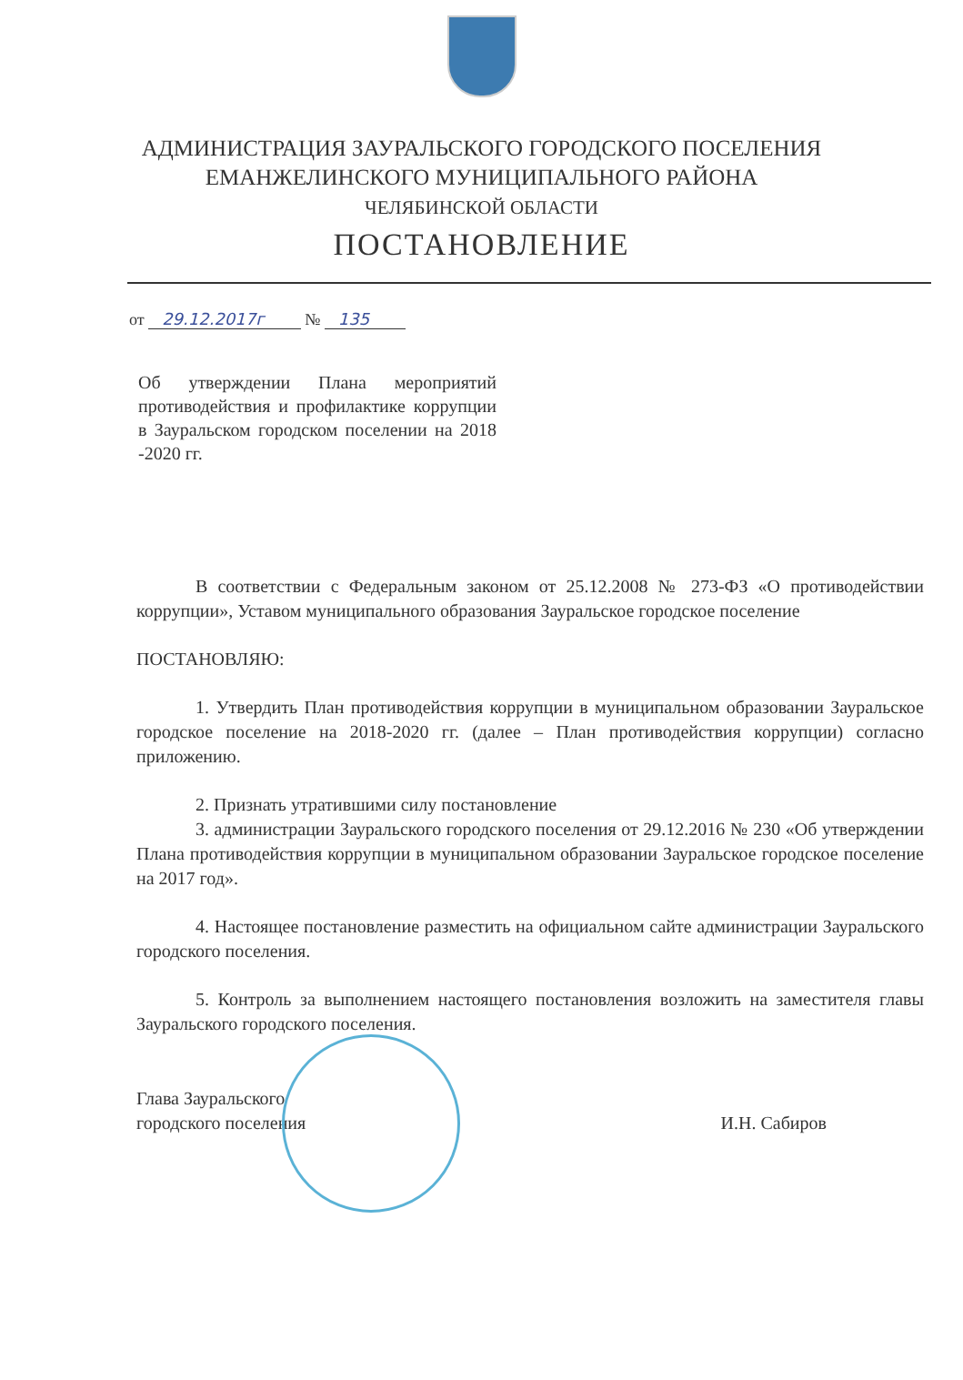АДМИНИСТРАЦИЯ ЗАУРАЛЬСКОГО ГОРОДСКОГО ПОСЕЛЕНИЯ
ЕМАНЖЕЛИНСКОГО МУНИЦИПАЛЬНОГО РАЙОНА
ЧЕЛЯБИНСКОЙ ОБЛАСТИ
ПОСТАНОВЛЕНИЕ
от 29.12.2017г № 135
Об утверждении Плана мероприятий противодействия и профилактике коррупции в Зауральском городском поселении на 2018 -2020 гг.
В соответствии с Федеральным законом от 25.12.2008 № 273-ФЗ «О противодействии коррупции», Уставом муниципального образования Зауральское городское поселение
ПОСТАНОВЛЯЮ:
1. Утвердить План противодействия коррупции в муниципальном образовании Зауральское городское поселение на 2018-2020 гг. (далее – План противодействия коррупции) согласно приложению.
2. Признать утратившими силу постановление
3. администрации Зауральского городского поселения от 29.12.2016 № 230 «Об утверждении Плана противодействия коррупции в муниципальном образовании Зауральское городское поселение на 2017 год».
4. Настоящее постановление разместить на официальном сайте администрации Зауральского городского поселения.
5. Контроль за выполнением настоящего постановления возложить на заместителя главы Зауральского городского поселения.
Глава Зауральского
городского поселения
И.Н. Сабиров